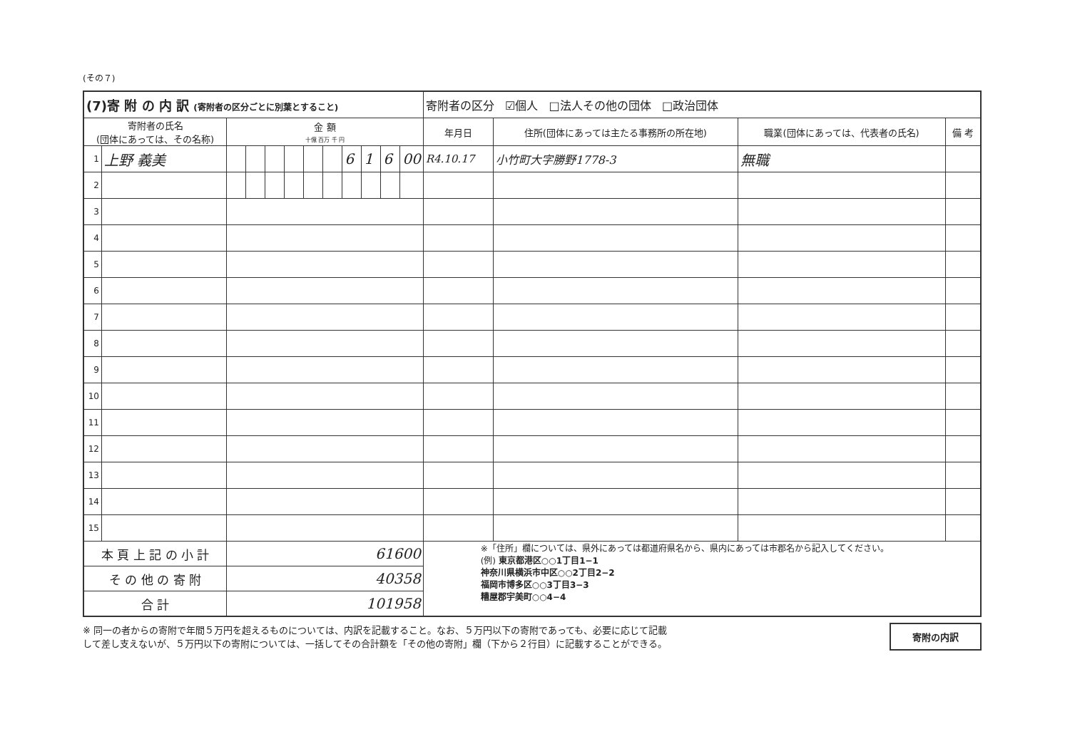(その７)
| (7)寄 附 の 内 訳 (寄附者の区分ごとに別葉とすること) | | | | | | | | | | | | 寄附者の区分 ☑個人 □法人その他の団体 □政治団体 | | | |
| 寄附者の氏名 (団体にあっては、その名称) | | 金 額 十億 百万 千 円 | | | | | | | | | | 年月日 | 住所(団体にあっては主たる事務所の所在地) | 職業(団体にあっては、代表者の氏名) | 備 考 |
| 1 | 上野 義美 | | | | | | | 6 | 1 | 6 | 00 | R4.10.17 | 小竹町大字勝野1778-3 | 無職 | |
| 2 | | | | | | | | | | | | | | | |
| 3 | | | | | | | | | | | | | | | |
| 4 | | | | | | | | | | | | | | | |
| 5 | | | | | | | | | | | | | | | |
| 6 | | | | | | | | | | | | | | | |
| 7 | | | | | | | | | | | | | | | |
| 8 | | | | | | | | | | | | | | | |
| 9 | | | | | | | | | | | | | | | |
| 10 | | | | | | | | | | | | | | | |
| 11 | | | | | | | | | | | | | | | |
| 12 | | | | | | | | | | | | | | | |
| 13 | | | | | | | | | | | | | | | |
| 14 | | | | | | | | | | | | | | | |
| 15 | | | | | | | | | | | | | | | |
| 本 頁 上 記 の 小 計 | | 61600 | | | | | | | | | | ※「住所」欄については、県外にあっては都道府県名から、県内にあっては市郡名から記入してください。 (例) 東京都港区○○1丁目1−1 神奈川県横浜市中区○○2丁目2−2 福岡市博多区○○3丁目3−3 糟屋郡宇美町○○4−4 | | | |
| そ の 他 の 寄 附 | | 40358 | | | | | | | | | | | | | |
| 合 計 | | 101958 | | | | | | | | | | | | | |
※ 同一の者からの寄附で年間５万円を超えるものについては、内訳を記載すること。なお、５万円以下の寄附であっても、必要に応じて記載
して差し支えないが、５万円以下の寄附については、一括してその合計額を「その他の寄附」欄（下から２行目）に記載することができる。
寄附の内訳